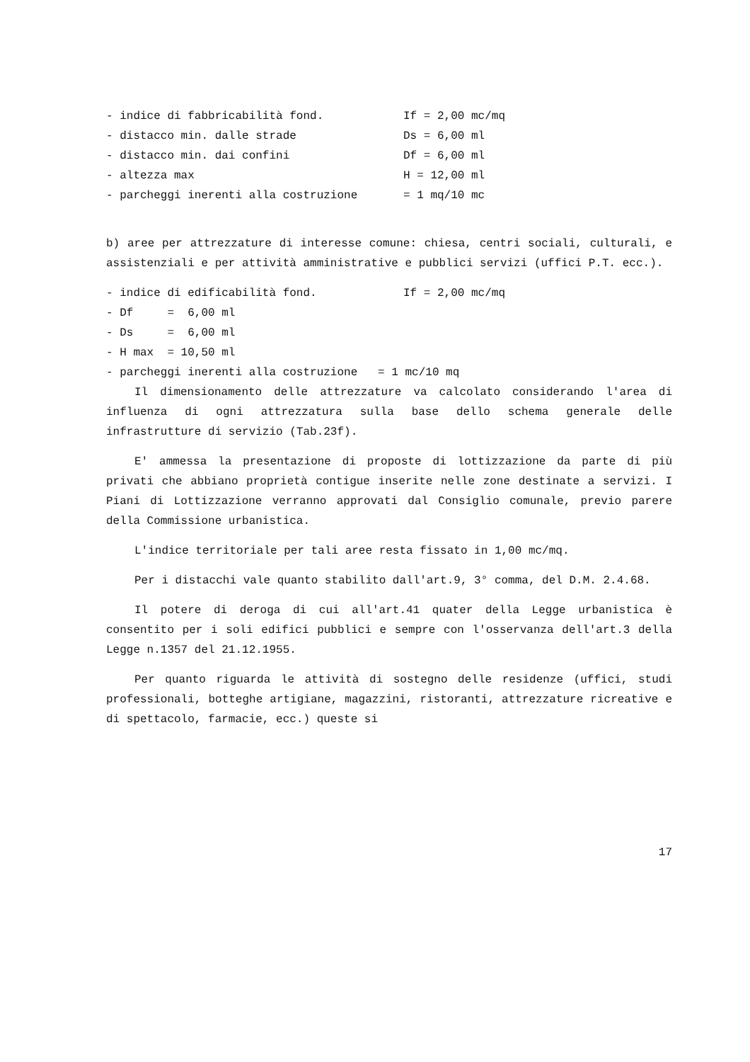- indice di fabbricabilità fond. If = 2,00 mc/mq
- distacco min. dalle strade Ds = 6,00 ml
- distacco min. dai confini Df = 6,00 ml
- altezza max H = 12,00 ml
- parcheggi inerenti alla costruzione = 1 mq/10 mc
b) aree per attrezzature di interesse comune: chiesa, centri sociali, culturali, e assistenziali e per attività amministrative e pubblici servizi (uffici P.T. ecc.).
- indice di edificabilità fond. If = 2,00 mc/mq
- Df = 6,00 ml
- Ds = 6,00 ml
- H max = 10,50 ml
- parcheggi inerenti alla costruzione = 1 mc/10 mq
Il dimensionamento delle attrezzature va calcolato considerando l'area di influenza di ogni attrezzatura sulla base dello schema generale delle infrastrutture di servizio (Tab.23f).
E' ammessa la presentazione di proposte di lottizzazione da parte di più privati che abbiano proprietà contigue inserite nelle zone destinate a servizi. I Piani di Lottizzazione verranno approvati dal Consiglio comunale, previo parere della Commissione urbanistica.
L'indice territoriale per tali aree resta fissato in 1,00 mc/mq.
Per i distacchi vale quanto stabilito dall'art.9, 3° comma, del D.M. 2.4.68.
Il potere di deroga di cui all'art.41 quater della Legge urbanistica è consentito per i soli edifici pubblici e sempre con l'osservanza dell'art.3 della Legge n.1357 del 21.12.1955.
Per quanto riguarda le attività di sostegno delle residenze (uffici, studi professionali, botteghe artigiane, magazzini, ristoranti, attrezzature ricreative e di spettacolo, farmacie, ecc.) queste si
17